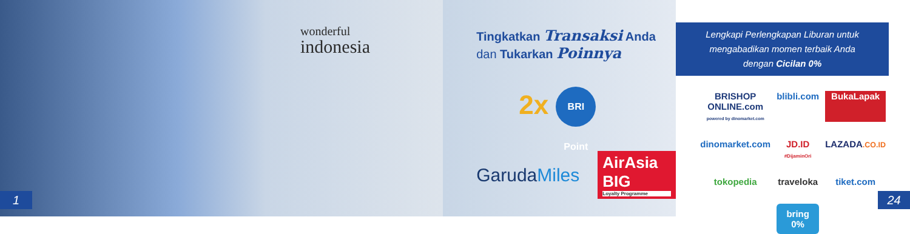wonderful
indonesia
1
Tingkatkan Transaksi Anda
dan Tukarkan Poinnya
2x BRI Point
GarudaMiles
AirAsia BIG
Loyalty Programme
Lengkapi Perlengkapan Liburan untuk
mengabadikan momen terbaik Anda
dengan Cicilan 0%
BRISHOP ONLINE.com
powered by dinomarket.com
blibli.com
BukaLapak
dinomarket.com
JD.ID
#DijaminOri
LAZADA.CO.ID
tokopedia
traveloka
tiket.com
bring 0%
24